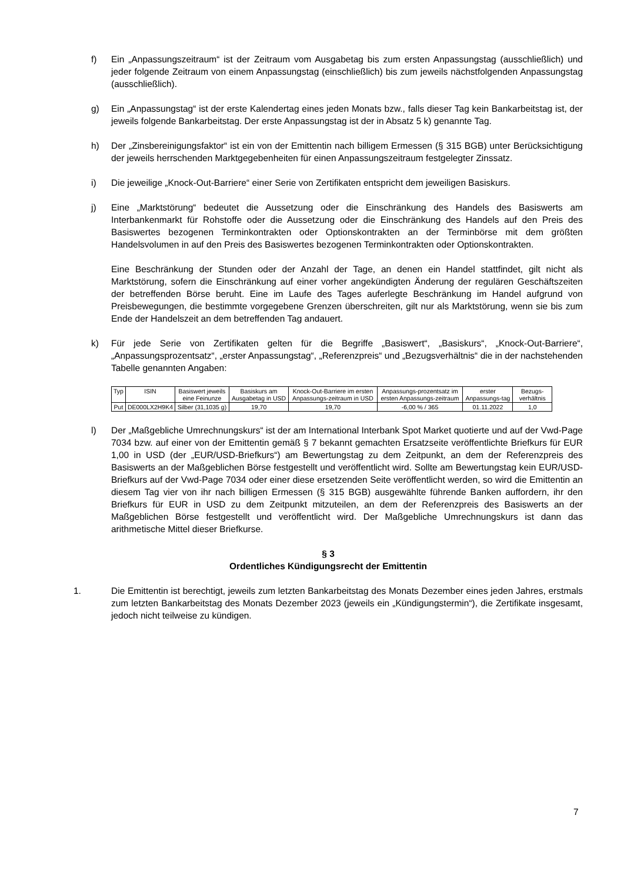f) Ein „Anpassungszeitraum“ ist der Zeitraum vom Ausgabetag bis zum ersten Anpassungstag (ausschließlich) und jeder folgende Zeitraum von einem Anpassungstag (einschließlich) bis zum jeweils nächstfolgenden Anpassungstag (ausschließlich).
g) Ein „Anpassungstag“ ist der erste Kalendertag eines jeden Monats bzw., falls dieser Tag kein Bankarbeitstag ist, der jeweils folgende Bankarbeitstag. Der erste Anpassungstag ist der in Absatz 5 k) genannte Tag.
h) Der „Zinsbereinigungsfaktor“ ist ein von der Emittentin nach billigem Ermessen (§ 315 BGB) unter Berücksichtigung der jeweils herrschenden Marktgegebenheiten für einen Anpassungszeitraum festgelegter Zinssatz.
i) Die jeweilige „Knock-Out-Barriere“ einer Serie von Zertifikaten entspricht dem jeweiligen Basiskurs.
j) Eine „Marktstörung“ bedeutet die Aussetzung oder die Einschränkung des Handels des Basiswerts am Interbankenmarkt für Rohstoffe oder die Aussetzung oder die Einschränkung des Handels auf den Preis des Basiswertes bezogenen Terminkontrakten oder Optionskontrakten an der Terminbörse mit dem größten Handelsvolumen in auf den Preis des Basiswertes bezogenen Terminkontrakten oder Optionskontrakten.
Eine Beschränkung der Stunden oder der Anzahl der Tage, an denen ein Handel stattfindet, gilt nicht als Marktstörung, sofern die Einschränkung auf einer vorher angekündigten Änderung der regulären Geschäftszeiten der betreffenden Börse beruht. Eine im Laufe des Tages auferlegte Beschränkung im Handel aufgrund von Preisbewegungen, die bestimmte vorgegebene Grenzen überschreiten, gilt nur als Marktstörung, wenn sie bis zum Ende der Handelszeit an dem betreffenden Tag andauert.
k) Für jede Serie von Zertifikaten gelten für die Begriffe „Basiswert“, „Basiskurs“, „Knock-Out-Barriere“, „Anpassungsprozentsatz“, „erster Anpassungstag“, „Referenzpreis“ und „Bezugsverhältnis“ die in der nachstehenden Tabelle genannten Angaben:
| Typ | ISIN | Basiswert jeweils eine Feinunze | Basiskurs am Ausgabetag in USD | Knock-Out-Barriere im ersten Anpassungs-zeitraum in USD | Anpassungs-prozentsatz im ersten Anpassungs-zeitraum | erster Anpassungs-tag | Bezugs-verhältnis |
| --- | --- | --- | --- | --- | --- | --- | --- |
| Put | DE000LX2H9K4 | Silber (31,1035 g) | 19,70 | 19,70 | -6,00 % / 365 | 01.11.2022 | 1,0 |
l) Der „Maßgebliche Umrechnungskurs“ ist der am International Interbank Spot Market quotierte und auf der Vwd-Page 7034 bzw. auf einer von der Emittentin gemäß § 7 bekannt gemachten Ersatzseite veröffentlichte Briefkurs für EUR 1,00 in USD (der „EUR/USD-Briefkurs“) am Bewertungstag zu dem Zeitpunkt, an dem der Referenzpreis des Basiswerts an der Maßgeblichen Börse festgestellt und veröffentlicht wird. Sollte am Bewertungstag kein EUR/USD-Briefkurs auf der Vwd-Page 7034 oder einer diese ersetzenden Seite veröffentlicht werden, so wird die Emittentin an diesem Tag vier von ihr nach billigen Ermessen (§ 315 BGB) ausgewählte führende Banken auffordern, ihr den Briefkurs für EUR in USD zu dem Zeitpunkt mitzuteilen, an dem der Referenzpreis des Basiswerts an der Maßgeblichen Börse festgestellt und veröffentlicht wird. Der Maßgebliche Umrechnungskurs ist dann das arithmetische Mittel dieser Briefkurse.
§ 3
Ordentliches Kündigungsrecht der Emittentin
1. Die Emittentin ist berechtigt, jeweils zum letzten Bankarbeitstag des Monats Dezember eines jeden Jahres, erstmals zum letzten Bankarbeitstag des Monats Dezember 2023 (jeweils ein „Kündigungstermin“), die Zertifikate insgesamt, jedoch nicht teilweise zu kündigen.
7